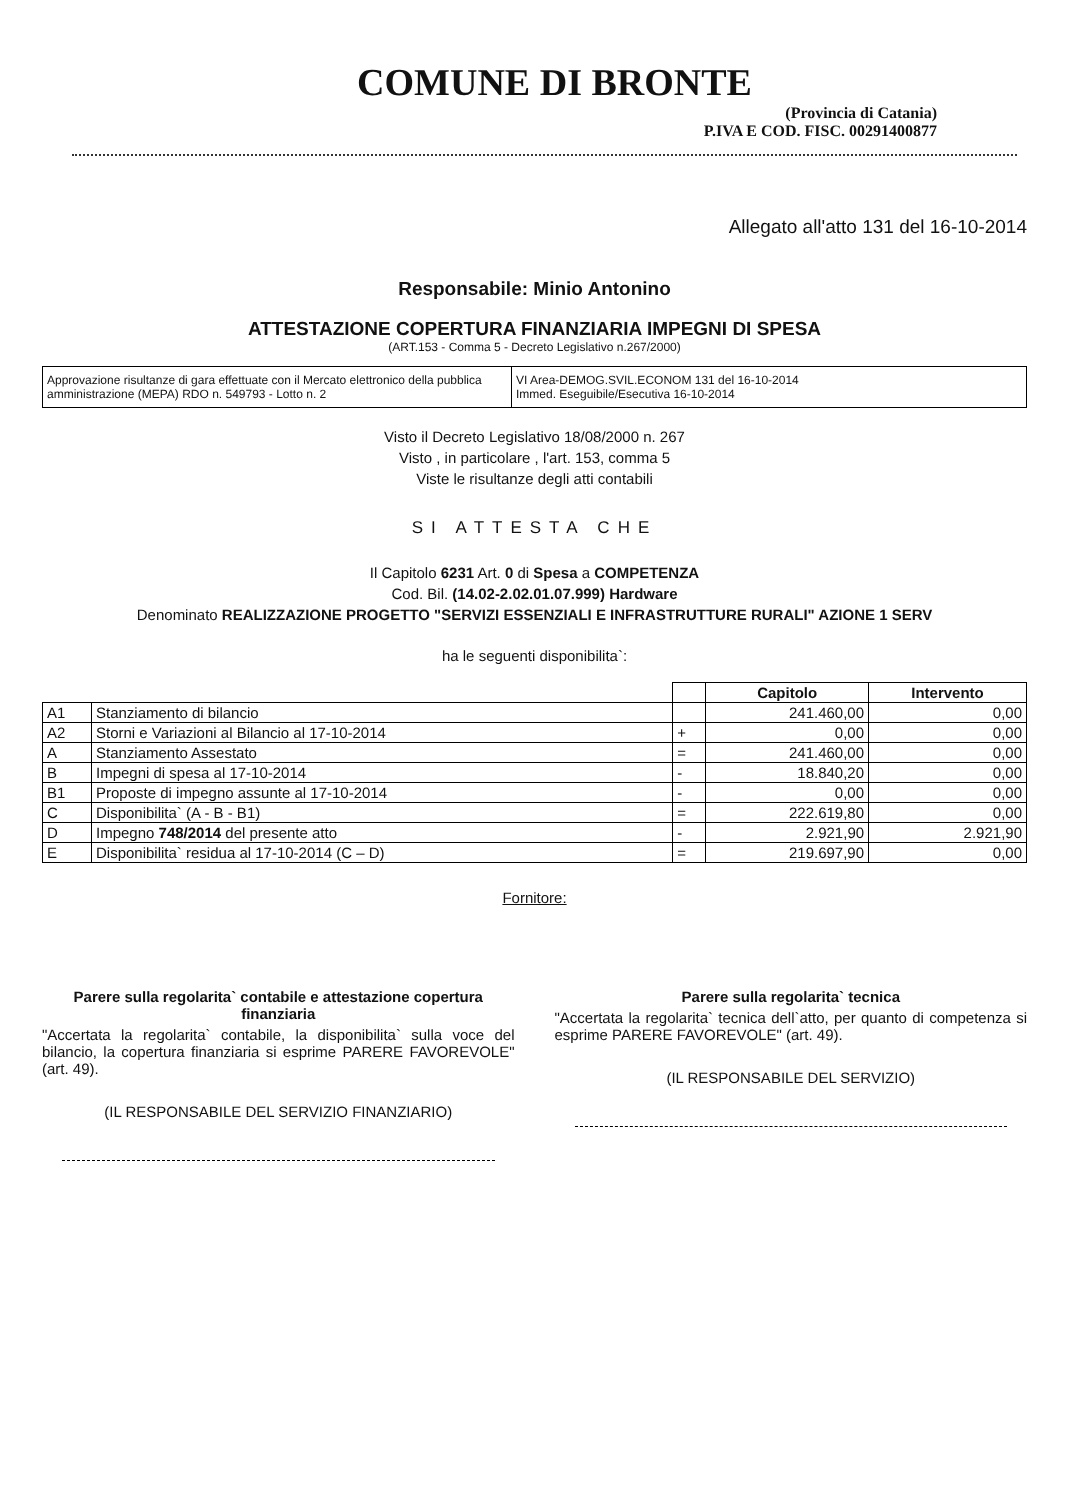COMUNE DI BRONTE
(Provincia di Catania)
P.IVA E COD. FISC. 00291400877
Allegato all'atto 131 del 16-10-2014
Responsabile: Minio Antonino
ATTESTAZIONE COPERTURA FINANZIARIA IMPEGNI DI SPESA
(ART.153 - Comma 5 - Decreto Legislativo n.267/2000)
Approvazione risultanze di gara effettuate con il Mercato elettronico della pubblica amministrazione (MEPA) RDO n. 549793 - Lotto n. 2
VI Area-DEMOG.SVIL.ECONOM 131 del 16-10-2014
Immed. Eseguibile/Esecutiva 16-10-2014
Visto il Decreto Legislativo 18/08/2000 n. 267
Visto , in particolare , l'art. 153, comma 5
Viste le risultanze degli atti contabili
SI ATTESTA CHE
Il Capitolo 6231 Art. 0 di Spesa a COMPETENZA
Cod. Bil. (14.02-2.02.01.07.999) Hardware
Denominato REALIZZAZIONE PROGETTO "SERVIZI ESSENZIALI E INFRASTRUTTURE RURALI" AZIONE 1 SERV
ha le seguenti disponibilita`:
| | | | Capitolo | Intervento |
| --- | --- | --- | --- | --- |
| A1 | Stanziamento di bilancio | | 241.460,00 | 0,00 |
| A2 | Storni e Variazioni al Bilancio al 17-10-2014 | + | 0,00 | 0,00 |
| A | Stanziamento Assestato | = | 241.460,00 | 0,00 |
| B | Impegni di spesa al 17-10-2014 | - | 18.840,20 | 0,00 |
| B1 | Proposte di impegno assunte al 17-10-2014 | - | 0,00 | 0,00 |
| C | Disponibilita` (A - B - B1) | = | 222.619,80 | 0,00 |
| D | Impegno 748/2014 del presente atto | - | 2.921,90 | 2.921,90 |
| E | Disponibilita` residua al 17-10-2014 (C – D) | = | 219.697,90 | 0,00 |
Fornitore:
Parere sulla regolarita` contabile e attestazione copertura finanziaria
"Accertata la regolarita` contabile, la disponibilita` sulla voce del bilancio, la copertura finanziaria si esprime PARERE FAVOREVOLE" (art. 49).
(IL RESPONSABILE DEL SERVIZIO FINANZIARIO)
Parere sulla regolarita` tecnica
"Accertata la regolarita` tecnica dell`atto, per quanto di competenza si esprime PARERE FAVOREVOLE" (art. 49).
(IL RESPONSABILE DEL SERVIZIO)